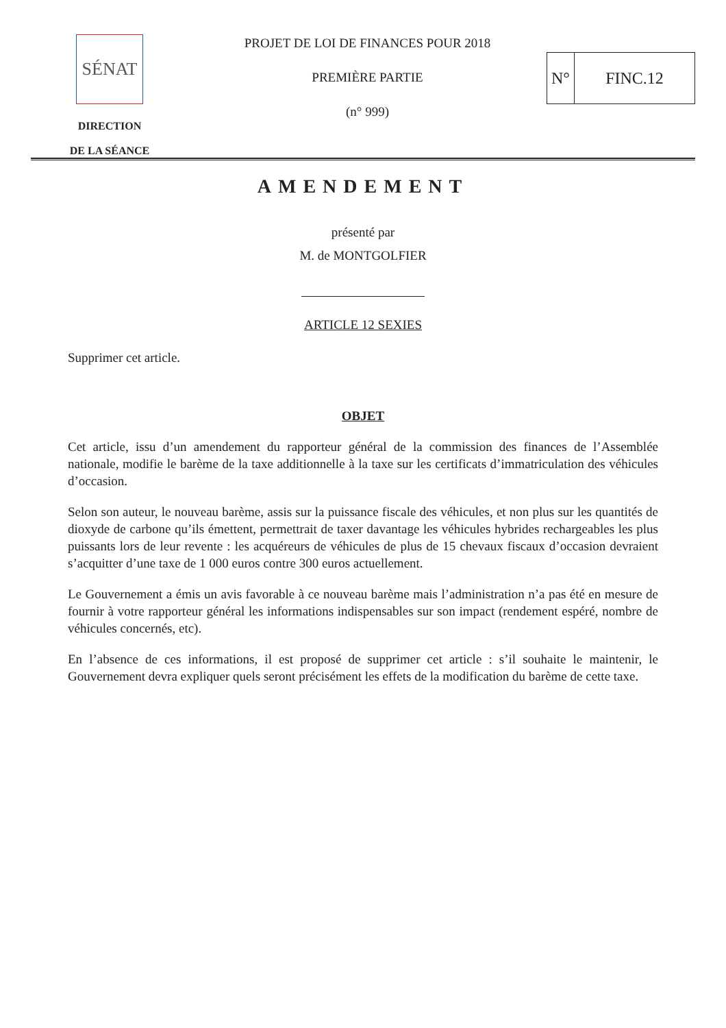SÉNAT
DIRECTION
DE LA SÉANCE
PROJET DE LOI DE FINANCES POUR 2018
PREMIÈRE PARTIE
(n° 999)
N° FINC.12
AMENDEMENT
présenté par
M. de MONTGOLFIER
ARTICLE 12 SEXIES
Supprimer cet article.
OBJET
Cet article, issu d’un amendement du rapporteur général de la commission des finances de l’Assemblée nationale, modifie le barème de la taxe additionnelle à la taxe sur les certificats d’immatriculation des véhicules d’occasion.
Selon son auteur, le nouveau barème, assis sur la puissance fiscale des véhicules, et non plus sur les quantités de dioxyde de carbone qu’ils émettent, permettrait de taxer davantage les véhicules hybrides rechargeables les plus puissants lors de leur revente : les acquéreurs de véhicules de plus de 15 chevaux fiscaux d’occasion devraient s’acquitter d’une taxe de 1 000 euros contre 300 euros actuellement.
Le Gouvernement a émis un avis favorable à ce nouveau barème mais l’administration n’a pas été en mesure de fournir à votre rapporteur général les informations indispensables sur son impact (rendement espéré, nombre de véhicules concernés, etc).
En l’absence de ces informations, il est proposé de supprimer cet article : s’il souhaite le maintenir, le Gouvernement devra expliquer quels seront précisément les effets de la modification du barème de cette taxe.